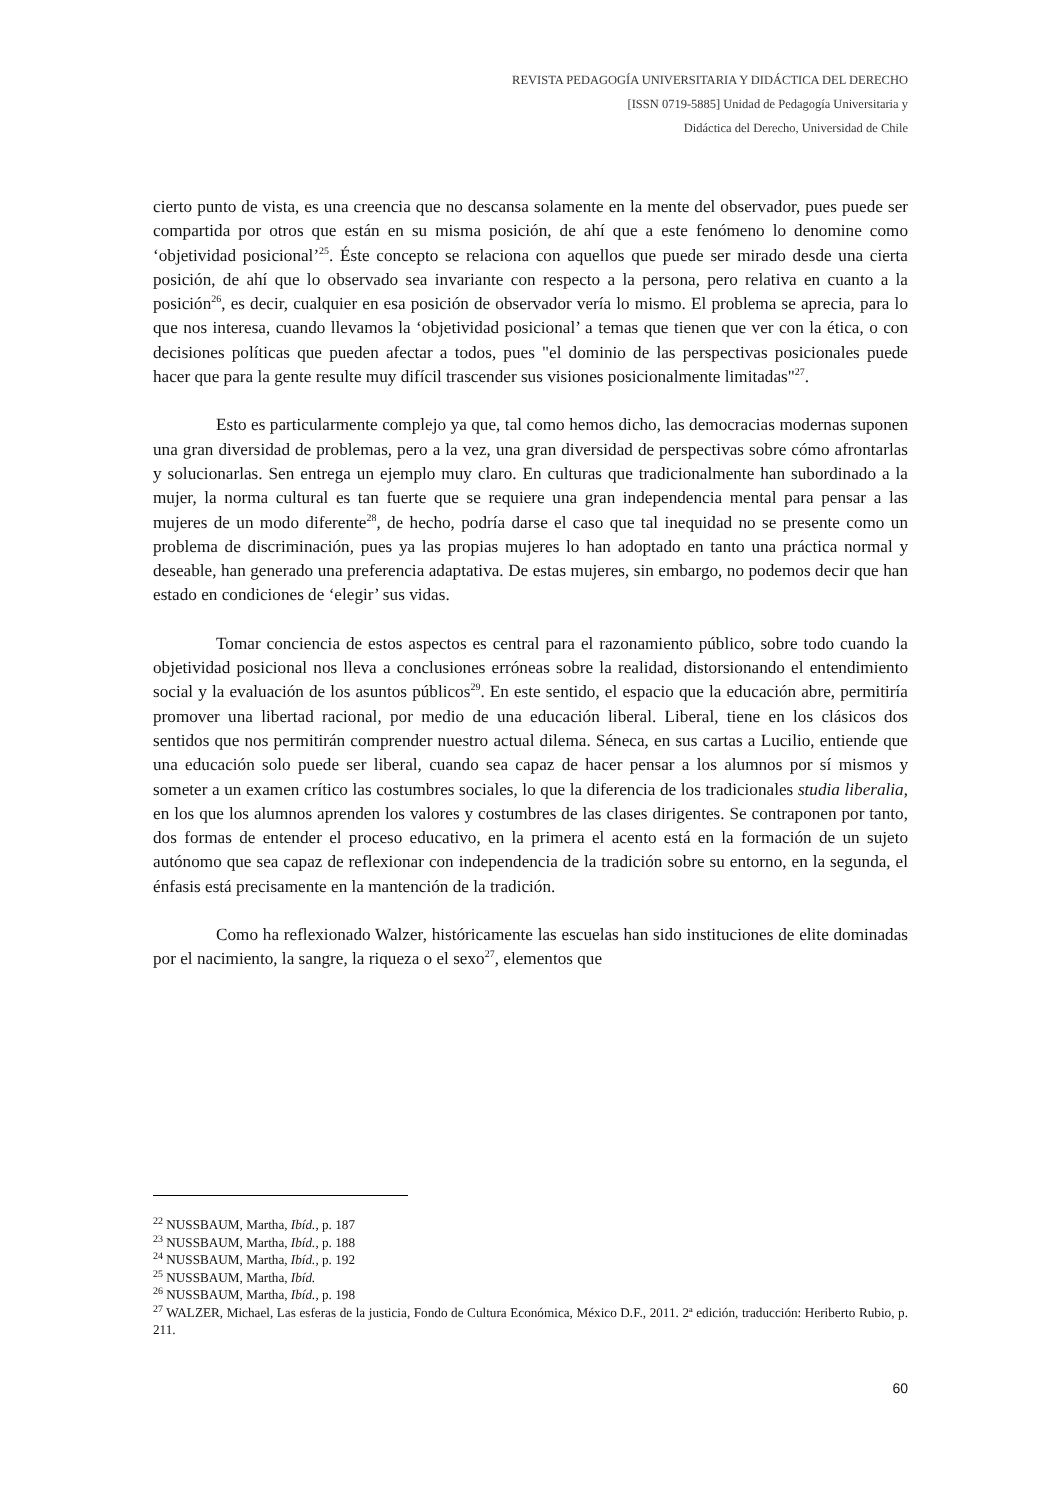REVISTA PEDAGOGÍA UNIVERSITARIA Y DIDÁCTICA DEL DERECHO
[ISSN 0719-5885] Unidad de Pedagogía Universitaria y
Didáctica del Derecho, Universidad de Chile
cierto punto de vista, es una creencia que no descansa solamente en la mente del observador, pues puede ser compartida por otros que están en su misma posición, de ahí que a este fenómeno lo denomine como ‘objetividad posicional’<sup>25</sup>. Éste concepto se relaciona con aquellos que puede ser mirado desde una cierta posición, de ahí que lo observado sea invariante con respecto a la persona, pero relativa en cuanto a la posición<sup>26</sup>, es decir, cualquier en esa posición de observador vería lo mismo. El problema se aprecia, para lo que nos interesa, cuando llevamos la ‘objetividad posicional’ a temas que tienen que ver con la ética, o con decisiones políticas que pueden afectar a todos, pues "el dominio de las perspectivas posicionales puede hacer que para la gente resulte muy difícil trascender sus visiones posicionalmente limitadas"<sup>27</sup>.
Esto es particularmente complejo ya que, tal como hemos dicho, las democracias modernas suponen una gran diversidad de problemas, pero a la vez, una gran diversidad de perspectivas sobre cómo afrontarlas y solucionarlas. Sen entrega un ejemplo muy claro. En culturas que tradicionalmente han subordinado a la mujer, la norma cultural es tan fuerte que se requiere una gran independencia mental para pensar a las mujeres de un modo diferente<sup>28</sup>, de hecho, podría darse el caso que tal inequidad no se presente como un problema de discriminación, pues ya las propias mujeres lo han adoptado en tanto una práctica normal y deseable, han generado una preferencia adaptativa. De estas mujeres, sin embargo, no podemos decir que han estado en condiciones de ‘elegir’ sus vidas.
Tomar conciencia de estos aspectos es central para el razonamiento público, sobre todo cuando la objetividad posicional nos lleva a conclusiones erróneas sobre la realidad, distorsionando el entendimiento social y la evaluación de los asuntos públicos<sup>29</sup>. En este sentido, el espacio que la educación abre, permitiría promover una libertad racional, por medio de una educación liberal. Liberal, tiene en los clásicos dos sentidos que nos permitirán comprender nuestro actual dilema. Séneca, en sus cartas a Lucilio, entiende que una educación solo puede ser liberal, cuando sea capaz de hacer pensar a los alumnos por sí mismos y someter a un examen crítico las costumbres sociales, lo que la diferencia de los tradicionales studia liberalia, en los que los alumnos aprenden los valores y costumbres de las clases dirigentes. Se contraponen por tanto, dos formas de entender el proceso educativo, en la primera el acento está en la formación de un sujeto autónomo que sea capaz de reflexionar con independencia de la tradición sobre su entorno, en la segunda, el énfasis está precisamente en la mantención de la tradición.
Como ha reflexionado Walzer, históricamente las escuelas han sido instituciones de elite dominadas por el nacimiento, la sangre, la riqueza o el sexo<sup>27</sup>, elementos que
<sup>22</sup> NUSSBAUM, Martha, Ibíd., p. 187
<sup>23</sup> NUSSBAUM, Martha, Ibíd., p. 188
<sup>24</sup> NUSSBAUM, Martha, Ibíd., p. 192
<sup>25</sup> NUSSBAUM, Martha, Ibíd.
<sup>26</sup> NUSSBAUM, Martha, Ibíd., p. 198
<sup>27</sup> WALZER, Michael, Las esferas de la justicia, Fondo de Cultura Económica, México D.F., 2011. 2ª edición, traducción: Heriberto Rubio, p. 211.
60